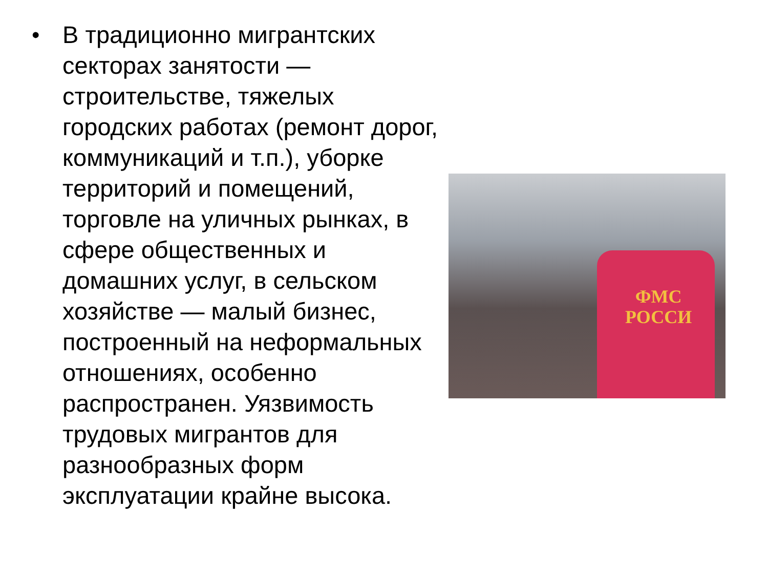• В традиционно мигрантских секторах занятости — строительстве, тяжелых городских работах (ремонт дорог, коммуникаций и т.п.), уборке территорий и помещений, торговле на уличных рынках, в сфере общественных и домашних услуг, в сельском хозяйстве — малый бизнес, построенный на неформальных отношениях, особенно распространен. Уязвимость трудовых мигрантов для разнообразных форм эксплуатации крайне высока.
ФМС
РОССИ